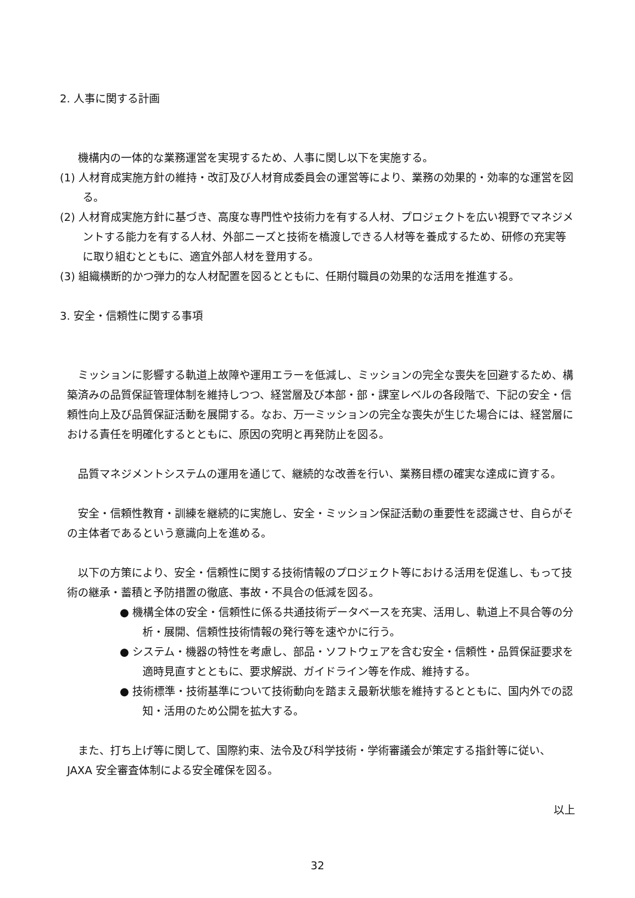2. 人事に関する計画
機構内の一体的な業務運営を実現するため、人事に関し以下を実施する。
(1) 人材育成実施方針の維持・改訂及び人材育成委員会の運営等により、業務の効果的・効率的な運営を図る。
(2) 人材育成実施方針に基づき、高度な専門性や技術力を有する人材、プロジェクトを広い視野でマネジメントする能力を有する人材、外部ニーズと技術を橋渡しできる人材等を養成するため、研修の充実等に取り組むとともに、適宜外部人材を登用する。
(3) 組織横断的かつ弾力的な人材配置を図るとともに、任期付職員の効果的な活用を推進する。
3. 安全・信頼性に関する事項
ミッションに影響する軌道上故障や運用エラーを低減し、ミッションの完全な喪失を回避するため、構築済みの品質保証管理体制を維持しつつ、経営層及び本部・部・課室レベルの各段階で、下記の安全・信頼性向上及び品質保証活動を展開する。なお、万一ミッションの完全な喪失が生じた場合には、経営層における責任を明確化するとともに、原因の究明と再発防止を図る。
品質マネジメントシステムの運用を通じて、継続的な改善を行い、業務目標の確実な達成に資する。
安全・信頼性教育・訓練を継続的に実施し、安全・ミッション保証活動の重要性を認識させ、自らがその主体者であるという意識向上を進める。
以下の方策により、安全・信頼性に関する技術情報のプロジェクト等における活用を促進し、もって技術の継承・蓄積と予防措置の徹底、事故・不具合の低減を図る。
● 機構全体の安全・信頼性に係る共通技術データベースを充実、活用し、軌道上不具合等の分析・展開、信頼性技術情報の発行等を速やかに行う。
● システム・機器の特性を考慮し、部品・ソフトウェアを含む安全・信頼性・品質保証要求を適時見直すとともに、要求解説、ガイドライン等を作成、維持する。
● 技術標準・技術基準について技術動向を踏まえ最新状態を維持するとともに、国内外での認知・活用のため公開を拡大する。
また、打ち上げ等に関して、国際約束、法令及び科学技術・学術審議会が策定する指針等に従い、JAXA 安全審査体制による安全確保を図る。
以上
32